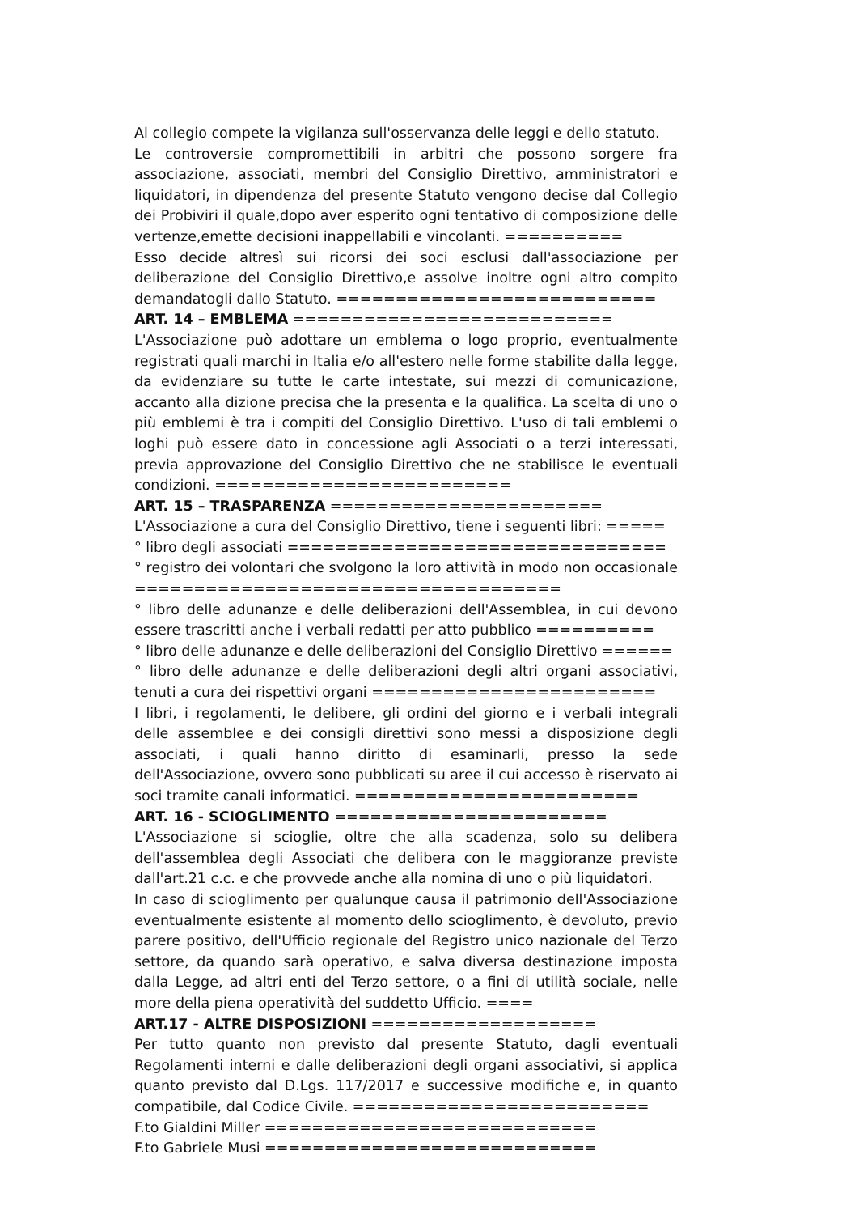Al collegio compete la vigilanza sull'osservanza delle leggi e dello statuto.
Le controversie compromettibili in arbitri che possono sorgere fra associazione, associati, membri del Consiglio Direttivo, amministratori e liquidatori, in dipendenza del presente Statuto vengono decise dal Collegio dei Probiviri il quale,dopo aver esperito ogni tentativo di composizione delle vertenze,emette decisioni inappellabili e vincolanti. ==========
Esso decide altresì sui ricorsi dei soci esclusi dall'associazione per deliberazione del Consiglio Direttivo,e assolve inoltre ogni altro compito demandatogli dallo Statuto. ===========================
ART. 14 – EMBLEMA ===========================
L'Associazione può adottare un emblema o logo proprio, eventualmente registrati quali marchi in Italia e/o all'estero nelle forme stabilite dalla legge, da evidenziare su tutte le carte intestate, sui mezzi di comunicazione, accanto alla dizione precisa che la presenta e la qualifica. La scelta di uno o più emblemi è tra i compiti del Consiglio Direttivo. L'uso di tali emblemi o loghi può essere dato in concessione agli Associati o a terzi interessati, previa approvazione del Consiglio Direttivo che ne stabilisce le eventuali condizioni. =========================
ART. 15 – TRASPARENZA =======================
L'Associazione a cura del Consiglio Direttivo, tiene i seguenti libri: =====
° libro degli associati ================================
° registro dei volontari che svolgono la loro attività in modo non occasionale ====================================
° libro delle adunanze e delle deliberazioni dell'Assemblea, in cui devono essere trascritti anche i verbali redatti per atto pubblico ==========
° libro delle adunanze e delle deliberazioni del Consiglio Direttivo ======
° libro delle adunanze e delle deliberazioni degli altri organi associativi, tenuti a cura dei rispettivi organi ========================
I libri, i regolamenti, le delibere, gli ordini del giorno e i verbali integrali delle assemblee e dei consigli direttivi sono messi a disposizione degli associati, i quali hanno diritto di esaminarli, presso la sede dell'Associazione, ovvero sono pubblicati su aree il cui accesso è riservato ai soci tramite canali informatici. ========================
ART. 16 - SCIOGLIMENTO =======================
L'Associazione si scioglie, oltre che alla scadenza, solo su delibera dell'assemblea degli Associati che delibera con le maggioranze previste dall'art.21 c.c. e che provvede anche alla nomina di uno o più liquidatori.
In caso di scioglimento per qualunque causa il patrimonio dell'Associazione eventualmente esistente al momento dello scioglimento, è devoluto, previo parere positivo, dell'Ufficio regionale del Registro unico nazionale del Terzo settore, da quando sarà operativo, e salva diversa destinazione imposta dalla Legge, ad altri enti del Terzo settore, o a fini di utilità sociale, nelle more della piena operatività del suddetto Ufficio. ====
ART.17 - ALTRE DISPOSIZIONI ===================
Per tutto quanto non previsto dal presente Statuto, dagli eventuali Regolamenti interni e dalle deliberazioni degli organi associativi, si applica quanto previsto dal D.Lgs. 117/2017 e successive modifiche e, in quanto compatibile, dal Codice Civile. =========================
F.to Gialdini Miller ============================
F.to Gabriele Musi ============================